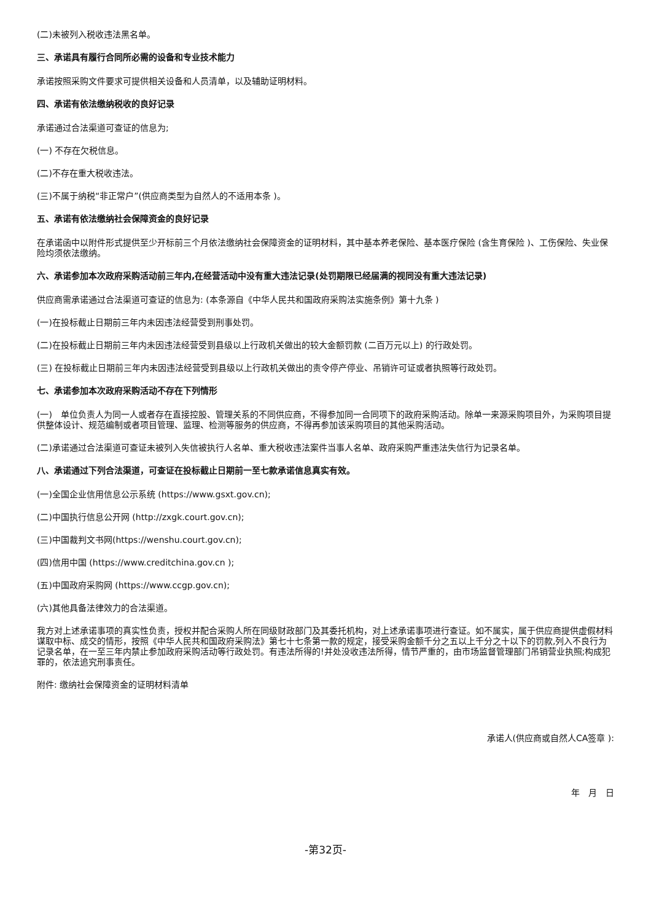(二)未被列入税收违法黑名单。
三、承诺具有履行合同所必需的设备和专业技术能力
承诺按照采购文件要求可提供相关设备和人员清单，以及辅助证明材料。
四、承诺有依法缴纳税收的良好记录
承诺通过合法渠道可查证的信息为;
(一) 不存在欠税信息。
(二)不存在重大税收违法。
(三)不属于纳税“非正常户”(供应商类型为自然人的不适用本条 )。
五、承诺有依法缴纳社会保障资金的良好记录
在承诺函中以附件形式提供至少开标前三个月依法缴纳社会保障资金的证明材料，其中基本养老保险、基本医疗保险 (含生育保险 )、工伤保险、失业保险均须依法缴纳。
六、承诺参加本次政府采购活动前三年内,在经营活动中没有重大违法记录(处罚期限已经届满的视同没有重大违法记录)
供应商需承诺通过合法渠道可查证的信息为: (本条源自《中华人民共和国政府采购法实施条例》第十九条 )
(一)在投标截止日期前三年内未因违法经营受到刑事处罚。
(二)在投标截止日期前三年内未因违法经营受到县级以上行政机关做出的较大金额罚款 (二百万元以上) 的行政处罚。
(三) 在投标截止日期前三年内未因违法经营受到县级以上行政机关做出的责令停产停业、吊销许可证或者执照等行政处罚。
七、承诺参加本次政府采购活动不存在下列情形
(一)　单位负责人为同一人或者存在直接控股、管理关系的不同供应商，不得参加同一合同项下的政府采购活动。除单一来源采购项目外，为采购项目提供整体设计、规范编制或者项目管理、监理、检测等服务的供应商，不得再参加该采购项目的其他采购活动。
(二)承诺通过合法渠道可查证未被列入失信被执行人名单、重大税收违法案件当事人名单、政府采购严重违法失信行为记录名单。
八、承诺通过下列合法渠道，可查证在投标截止日期前一至七款承诺信息真实有效。
(一)全国企业信用信息公示系统 (https://www.gsxt.gov.cn);
(二)中国执行信息公开网 (http://zxgk.court.gov.cn);
(三)中国裁判文书网(https://wenshu.court.gov.cn);
(四)信用中国 (https://www.creditchina.gov.cn );
(五)中国政府采购网 (https://www.ccgp.gov.cn);
(六)其他具备法律效力的合法渠道。
我方对上述承诺事项的真实性负责，授权并配合采购人所在同级财政部门及其委托机构，对上述承诺事项进行查证。如不属实，属于供应商提供虚假材料谋取中标、成交的情形，按照《中华人民共和国政府采购法》第七十七条第一款的规定，接受采购金额千分之五以上千分之十以下的罚款,列入不良行为记录名单，在一至三年内禁止参加政府采购活动等行政处罚。有违法所得的!并处没收违法所得，情节严重的，由市场监督管理部门吊销营业执照;构成犯罪的，依法追究刑事责任。
附件: 缴纳社会保障资金的证明材料清单
承诺人(供应商或自然人CA签章 ):
年　月　日
-第32页-